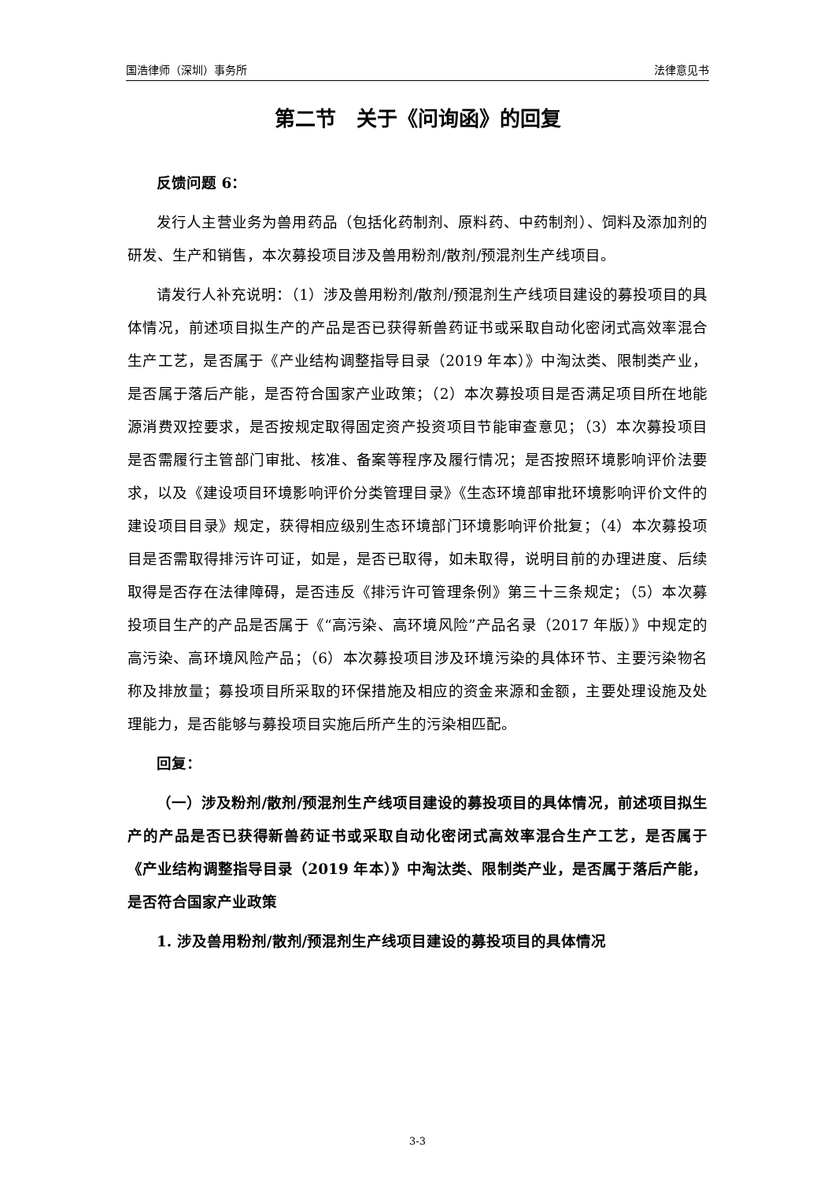国浩律师（深圳）事务所 法律意见书
第二节　关于《问询函》的回复
反馈问题 6：
发行人主营业务为兽用药品（包括化药制剂、原料药、中药制剂）、饲料及添加剂的研发、生产和销售，本次募投项目涉及兽用粉剂/散剂/预混剂生产线项目。
请发行人补充说明：（1）涉及兽用粉剂/散剂/预混剂生产线项目建设的募投项目的具体情况，前述项目拟生产的产品是否已获得新兽药证书或采取自动化密闭式高效率混合生产工艺，是否属于《产业结构调整指导目录（2019 年本）》中淘汰类、限制类产业，是否属于落后产能，是否符合国家产业政策；（2）本次募投项目是否满足项目所在地能源消费双控要求，是否按规定取得固定资产投资项目节能审查意见；（3）本次募投项目是否需履行主管部门审批、核准、备案等程序及履行情况；是否按照环境影响评价法要求，以及《建设项目环境影响评价分类管理目录》《生态环境部审批环境影响评价文件的建设项目目录》规定，获得相应级别生态环境部门环境影响评价批复；（4）本次募投项目是否需取得排污许可证，如是，是否已取得，如未取得，说明目前的办理进度、后续取得是否存在法律障碍，是否违反《排污许可管理条例》第三十三条规定；（5）本次募投项目生产的产品是否属于《“高污染、高环境风险”产品名录（2017 年版）》中规定的高污染、高环境风险产品；（6）本次募投项目涉及环境污染的具体环节、主要污染物名称及排放量；募投项目所采取的环保措施及相应的资金来源和金额，主要处理设施及处理能力，是否能够与募投项目实施后所产生的污染相匹配。
回复：
（一）涉及粉剂/散剂/预混剂生产线项目建设的募投项目的具体情况，前述项目拟生产的产品是否已获得新兽药证书或采取自动化密闭式高效率混合生产工艺，是否属于《产业结构调整指导目录（2019 年本）》中淘汰类、限制类产业，是否属于落后产能，是否符合国家产业政策
1. 涉及兽用粉剂/散剂/预混剂生产线项目建设的募投项目的具体情况
3-3